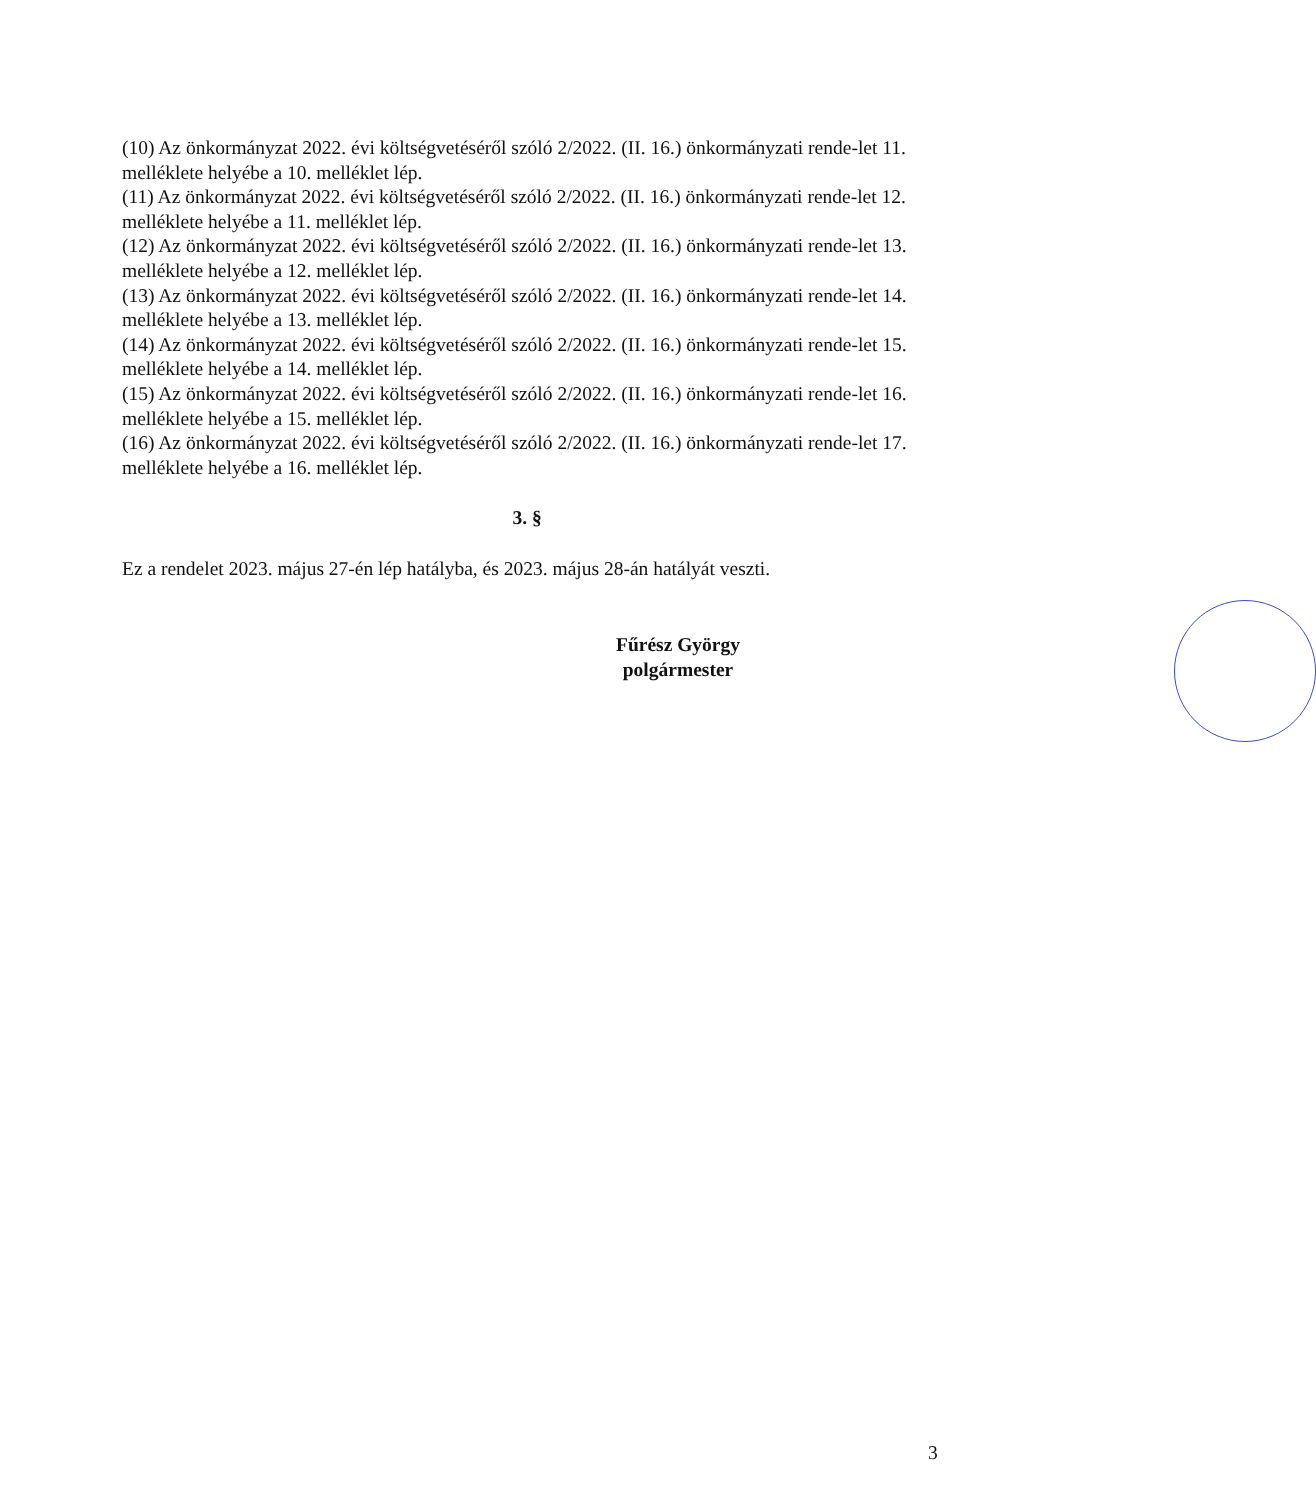(10) Az önkormányzat 2022. évi költségvetéséről szóló 2/2022. (II. 16.) önkormányzati rende-let 11. melléklete helyébe a 10. melléklet lép.
(11) Az önkormányzat 2022. évi költségvetéséről szóló 2/2022. (II. 16.) önkormányzati rende-let 12. melléklete helyébe a 11. melléklet lép.
(12) Az önkormányzat 2022. évi költségvetéséről szóló 2/2022. (II. 16.) önkormányzati rende-let 13. melléklete helyébe a 12. melléklet lép.
(13) Az önkormányzat 2022. évi költségvetéséről szóló 2/2022. (II. 16.) önkormányzati rende-let 14. melléklete helyébe a 13. melléklet lép.
(14) Az önkormányzat 2022. évi költségvetéséről szóló 2/2022. (II. 16.) önkormányzati rende-let 15. melléklete helyébe a 14. melléklet lép.
(15) Az önkormányzat 2022. évi költségvetéséről szóló 2/2022. (II. 16.) önkormányzati rende-let 16. melléklete helyébe a 15. melléklet lép.
(16) Az önkormányzat 2022. évi költségvetéséről szóló 2/2022. (II. 16.) önkormányzati rende-let 17. melléklete helyébe a 16. melléklet lép.
3. §
Ez a rendelet 2023. május 27-én lép hatályba, és 2023. május 28-án hatályát veszti.
Fűrész György
polgármester
3